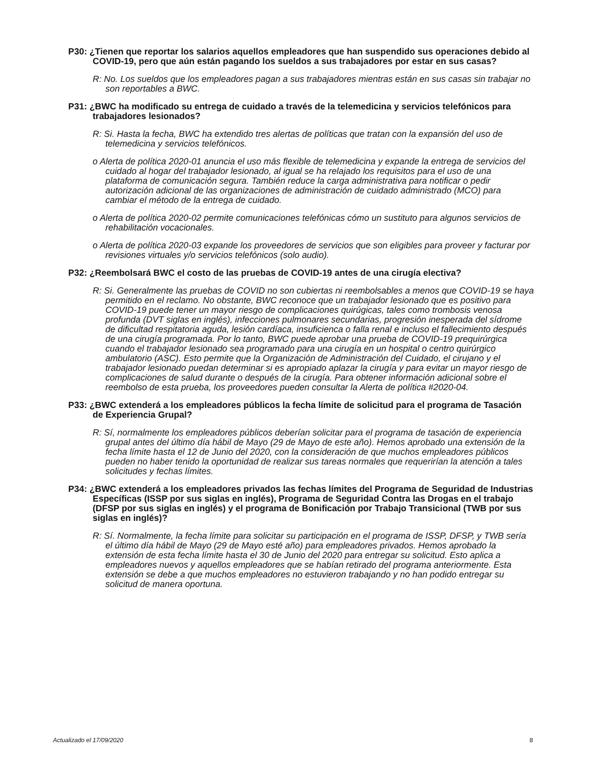P30: ¿Tienen que reportar los salarios aquellos empleadores que han suspendido sus operaciones debido al COVID-19, pero que aún están pagando los sueldos a sus trabajadores por estar en sus casas?
R: No. Los sueldos que los empleadores pagan a sus trabajadores mientras están en sus casas sin trabajar no son reportables a BWC.
P31: ¿BWC ha modificado su entrega de cuidado a través de la telemedicina y servicios telefónicos para trabajadores lesionados?
R: Si. Hasta la fecha, BWC ha extendido tres alertas de políticas que tratan con la expansión del uso de telemedicina y servicios telefónicos.
o Alerta de política 2020-01 anuncia el uso más flexible de telemedicina y expande la entrega de servicios del cuidado al hogar del trabajador lesionado, al igual se ha relajado los requisitos para el uso de una plataforma de comunicación segura. También reduce la carga administrativa para notificar o pedir autorización adicional de las organizaciones de administración de cuidado administrado (MCO) para cambiar el método de la entrega de cuidado.
o Alerta de política 2020-02 permite comunicaciones telefónicas cómo un sustituto para algunos servicios de rehabilitación vocacionales.
o Alerta de política 2020-03 expande los proveedores de servicios que son eligibles para proveer y facturar por revisiones virtuales y/o servicios telefónicos (solo audio).
P32: ¿Reembolsará BWC el costo de las pruebas de COVID-19 antes de una cirugía electiva?
R: Si. Generalmente las pruebas de COVID no son cubiertas ni reembolsables a menos que COVID-19 se haya permitido en el reclamo. No obstante, BWC reconoce que un trabajador lesionado que es positivo para COVID-19 puede tener un mayor riesgo de complicaciones quirúgicas, tales como trombosis venosa profunda (DVT siglas en inglés), infecciones pulmonares secundarias, progresión inesperada del sídrome de dificultad respitatoria aguda, lesión cardíaca, insuficienca o falla renal e incluso el fallecimiento después de una cirugía programada. Por lo tanto, BWC puede aprobar una prueba de COVID-19 prequirúrgica cuando el trabajador lesionado sea programado para una cirugía en un hospital o centro quirúrgico ambulatorio (ASC). Esto permite que la Organización de Administración del Cuidado, el cirujano y el trabajador lesionado puedan determinar si es apropiado aplazar la cirugía y para evitar un mayor riesgo de complicaciones de salud durante o después de la cirugía. Para obtener información adicional sobre el reembolso de esta prueba, los proveedores pueden consultar la Alerta de política #2020-04.
P33: ¿BWC extenderá a los empleadores públicos la fecha límite de solicitud para el programa de Tasación de Experiencia Grupal?
R: Sí, normalmente los empleadores públicos deberían solicitar para el programa de tasación de experiencia grupal antes del último día hábil de Mayo (29 de Mayo de este año). Hemos aprobado una extensión de la fecha límite hasta el 12 de Junio del 2020, con la consideración de que muchos empleadores públicos pueden no haber tenido la oportunidad de realizar sus tareas normales que requerirían la atención a tales solicitudes y fechas límites.
P34: ¿BWC extenderá a los empleadores privados las fechas límites del Programa de Seguridad de Industrias Específicas (ISSP por sus siglas en inglés), Programa de Seguridad Contra las Drogas en el trabajo (DFSP por sus siglas en inglés) y el programa de Bonificación por Trabajo Transicional (TWB por sus siglas en inglés)?
R: Sí. Normalmente, la fecha límite para solicitar su participación en el programa de ISSP, DFSP, y TWB sería el último día hábil de Mayo (29 de Mayo esté año) para empleadores privados. Hemos aprobado la extensión de esta fecha límite hasta el 30 de Junio del 2020 para entregar su solicitud. Esto aplica a empleadores nuevos y aquellos empleadores que se habían retirado del programa anteriormente. Esta extensión se debe a que muchos empleadores no estuvieron trabajando y no han podido entregar su solicitud de manera oportuna.
Actualizado el 17/09/2020 8